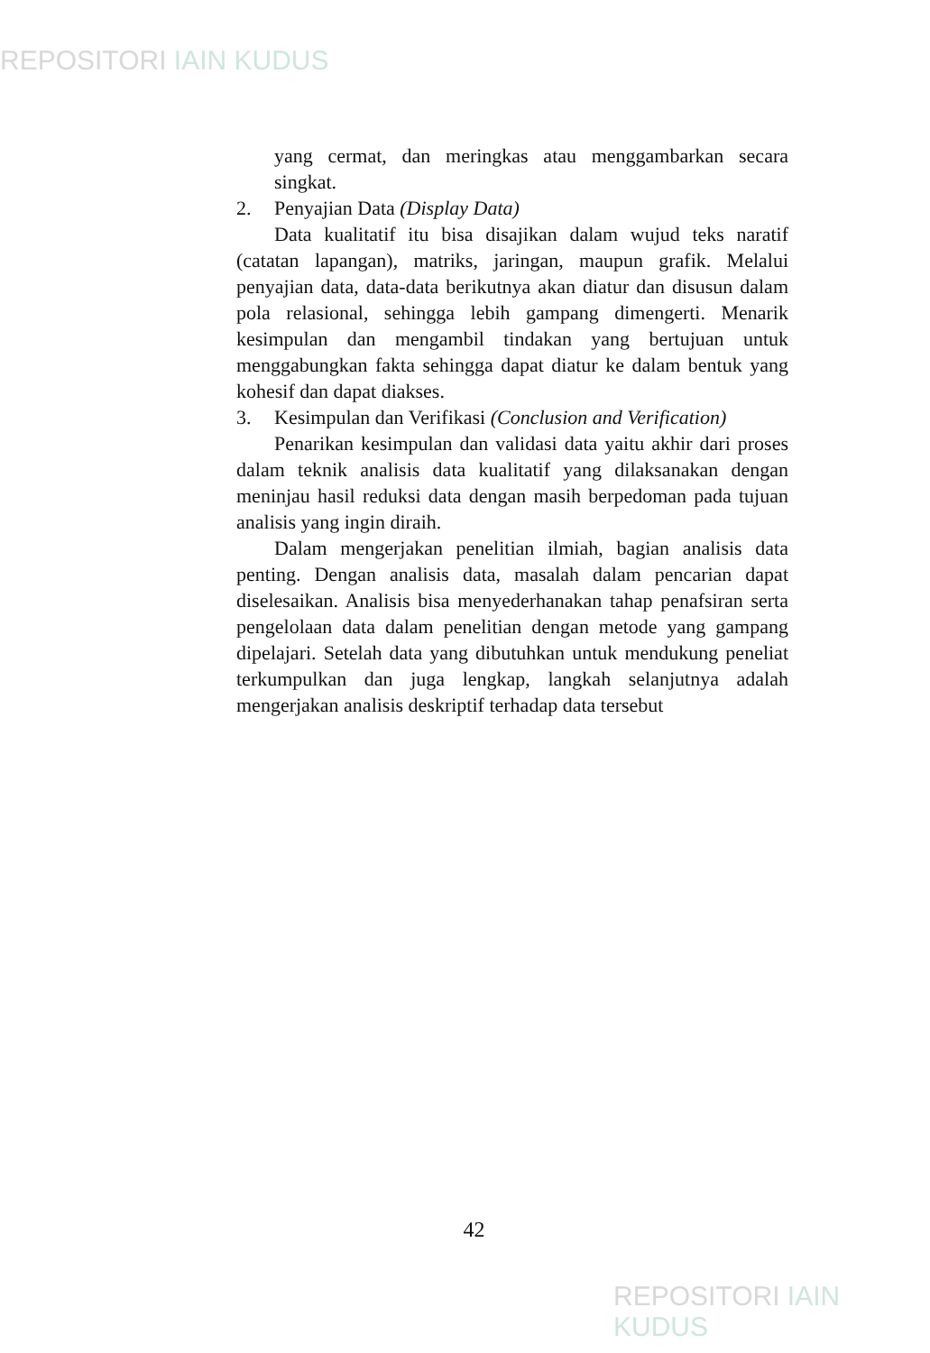REPOSITORI IAIN KUDUS
yang cermat, dan meringkas atau menggambarkan secara singkat.
2. Penyajian Data (Display Data)
Data kualitatif itu bisa disajikan dalam wujud teks naratif (catatan lapangan), matriks, jaringan, maupun grafik. Melalui penyajian data, data-data berikutnya akan diatur dan disusun dalam pola relasional, sehingga lebih gampang dimengerti. Menarik kesimpulan dan mengambil tindakan yang bertujuan untuk menggabungkan fakta sehingga dapat diatur ke dalam bentuk yang kohesif dan dapat diakses.
3. Kesimpulan dan Verifikasi (Conclusion and Verification)
Penarikan kesimpulan dan validasi data yaitu akhir dari proses dalam teknik analisis data kualitatif yang dilaksanakan dengan meninjau hasil reduksi data dengan masih berpedoman pada tujuan analisis yang ingin diraih.
Dalam mengerjakan penelitian ilmiah, bagian analisis data penting. Dengan analisis data, masalah dalam pencarian dapat diselesaikan. Analisis bisa menyederhanakan tahap penafsiran serta pengelolaan data dalam penelitian dengan metode yang gampang dipelajari. Setelah data yang dibutuhkan untuk mendukung peneliat terkumpulkan dan juga lengkap, langkah selanjutnya adalah mengerjakan analisis deskriptif terhadap data tersebut
42
REPOSITORI IAIN KUDUS